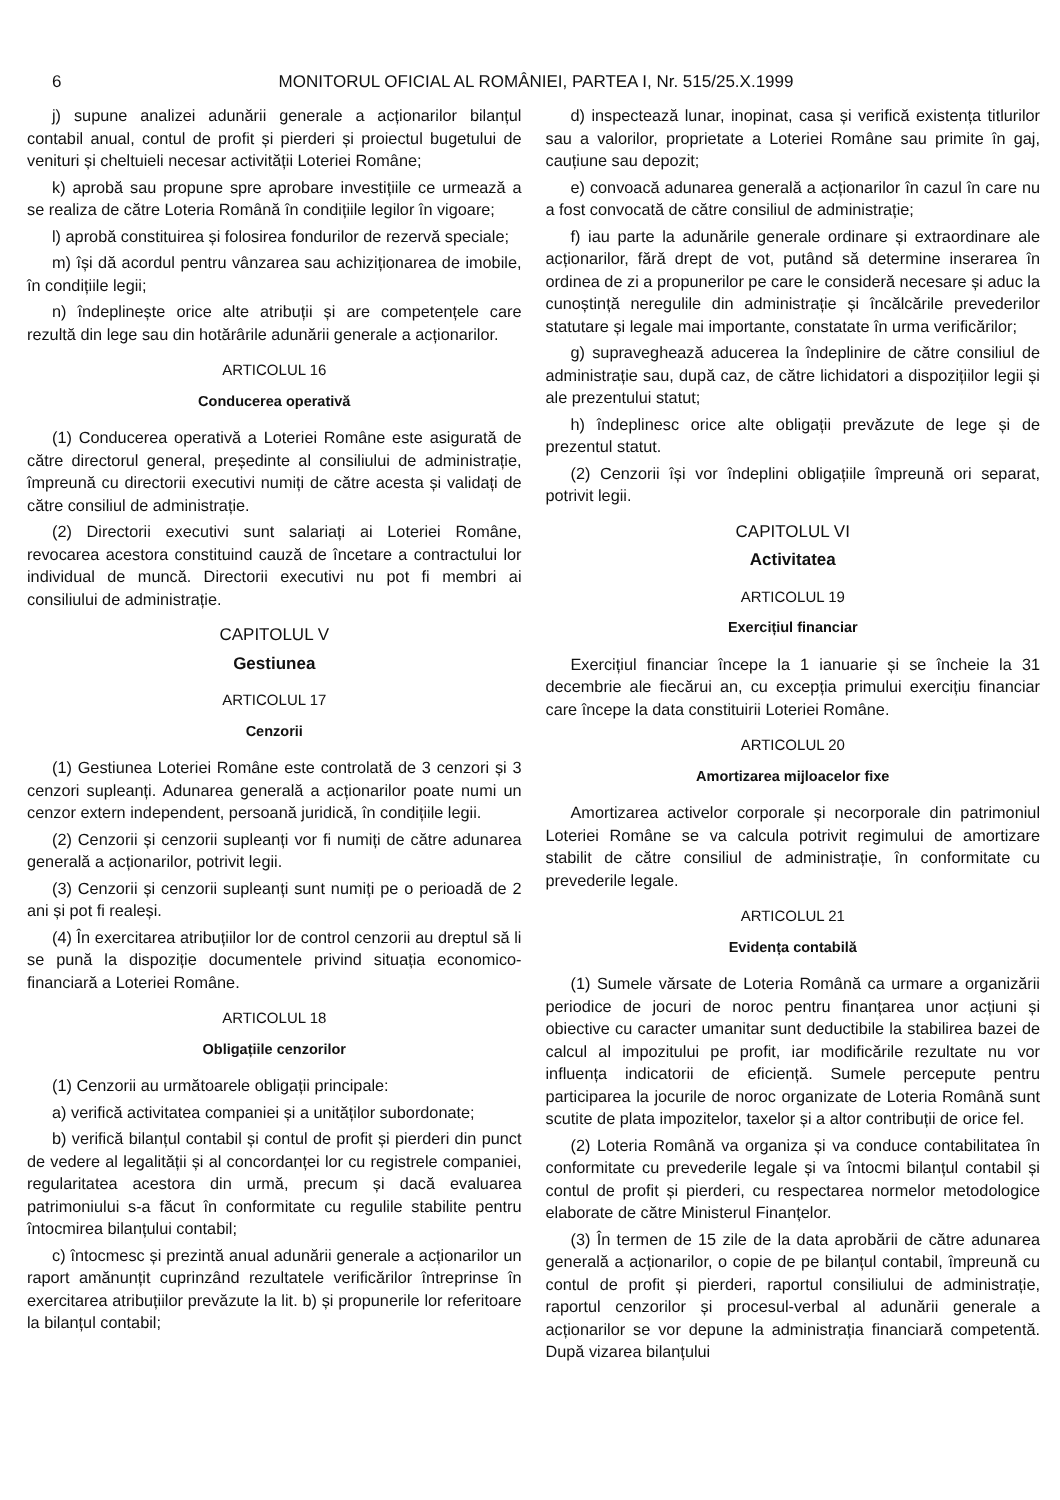6 MONITORUL OFICIAL AL ROMÂNIEI, PARTEA I, Nr. 515/25.X.1999
j) supune analizei adunării generale a acționarilor bilanțul contabil anual, contul de profit și pierderi și proiectul bugetului de venituri și cheltuieli necesar activității Loteriei Române;
k) aprobă sau propune spre aprobare investițiile ce urmează a se realiza de către Loteria Română în condițiile legilor în vigoare;
l) aprobă constituirea și folosirea fondurilor de rezervă speciale;
m) își dă acordul pentru vânzarea sau achiziționarea de imobile, în condițiile legii;
n) îndeplinește orice alte atribuții și are competențele care rezultă din lege sau din hotărârile adunării generale a acționarilor.
ARTICOLUL 16
Conducerea operativă
(1) Conducerea operativă a Loteriei Române este asigurată de către directorul general, președinte al consiliului de administrație, împreună cu directorii executivi numiți de către acesta și validați de către consiliul de administrație.
(2) Directorii executivi sunt salariați ai Loteriei Române, revocarea acestora constituind cauză de încetare a contractului lor individual de muncă. Directorii executivi nu pot fi membri ai consiliului de administrație.
CAPITOLUL V
Gestiunea
ARTICOLUL 17
Cenzorii
(1) Gestiunea Loteriei Române este controlată de 3 cenzori și 3 cenzori supleanți. Adunarea generală a acționarilor poate numi un cenzor extern independent, persoană juridică, în condițiile legii.
(2) Cenzorii și cenzorii supleanți vor fi numiți de către adunarea generală a acționarilor, potrivit legii.
(3) Cenzorii și cenzorii supleanți sunt numiți pe o perioadă de 2 ani și pot fi realeși.
(4) În exercitarea atribuțiilor lor de control cenzorii au dreptul să li se pună la dispoziție documentele privind situația economico-financiară a Loteriei Române.
ARTICOLUL 18
Obligațiile cenzorilor
(1) Cenzorii au următoarele obligații principale:
a) verifică activitatea companiei și a unităților subordonate;
b) verifică bilanțul contabil și contul de profit și pierderi din punct de vedere al legalității și al concordanței lor cu registrele companiei, regularitatea acestora din urmă, precum și dacă evaluarea patrimoniului s-a făcut în conformitate cu regulile stabilite pentru întocmirea bilanțului contabil;
c) întocmesc și prezintă anual adunării generale a acționarilor un raport amănunțit cuprinzând rezultatele verificărilor întreprinse în exercitarea atribuțiilor prevăzute la lit. b) și propunerile lor referitoare la bilanțul contabil;
d) inspectează lunar, inopinat, casa și verifică existența titlurilor sau a valorilor, proprietate a Loteriei Române sau primite în gaj, cauțiune sau depozit;
e) convoacă adunarea generală a acționarilor în cazul în care nu a fost convocată de către consiliul de administrație;
f) iau parte la adunările generale ordinare și extraordinare ale acționarilor, fără drept de vot, putând să determine inserarea în ordinea de zi a propunerilor pe care le consideră necesare și aduc la cunoștință neregulile din administrație și încălcările prevederilor statutare și legale mai importante, constatate în urma verificărilor;
g) supraveghează aducerea la îndeplinire de către consiliul de administrație sau, după caz, de către lichidatori a dispozițiilor legii și ale prezentului statut;
h) îndeplinesc orice alte obligații prevăzute de lege și de prezentul statut.
(2) Cenzorii își vor îndeplini obligațiile împreună ori separat, potrivit legii.
CAPITOLUL VI
Activitatea
ARTICOLUL 19
Exercițiul financiar
Exercițiul financiar începe la 1 ianuarie și se încheie la 31 decembrie ale fiecărui an, cu excepția primului exercițiu financiar care începe la data constituirii Loteriei Române.
ARTICOLUL 20
Amortizarea mijloacelor fixe
Amortizarea activelor corporale și necorporale din patrimoniul Loteriei Române se va calcula potrivit regimului de amortizare stabilit de către consiliul de administrație, în conformitate cu prevederile legale.
ARTICOLUL 21
Evidența contabilă
(1) Sumele vărsate de Loteria Română ca urmare a organizării periodice de jocuri de noroc pentru finanțarea unor acțiuni și obiective cu caracter umanitar sunt deductibile la stabilirea bazei de calcul al impozitului pe profit, iar modificările rezultate nu vor influența indicatorii de eficiență. Sumele percepute pentru participarea la jocurile de noroc organizate de Loteria Română sunt scutite de plata impozitelor, taxelor și a altor contribuții de orice fel.
(2) Loteria Română va organiza și va conduce contabilitatea în conformitate cu prevederile legale și va întocmi bilanțul contabil și contul de profit și pierderi, cu respectarea normelor metodologice elaborate de către Ministerul Finanțelor.
(3) În termen de 15 zile de la data aprobării de către adunarea generală a acționarilor, o copie de pe bilanțul contabil, împreună cu contul de profit și pierderi, raportul consiliului de administrație, raportul cenzorilor și procesul-verbal al adunării generale a acționarilor se vor depune la administrația financiară competentă. După vizarea bilanțului